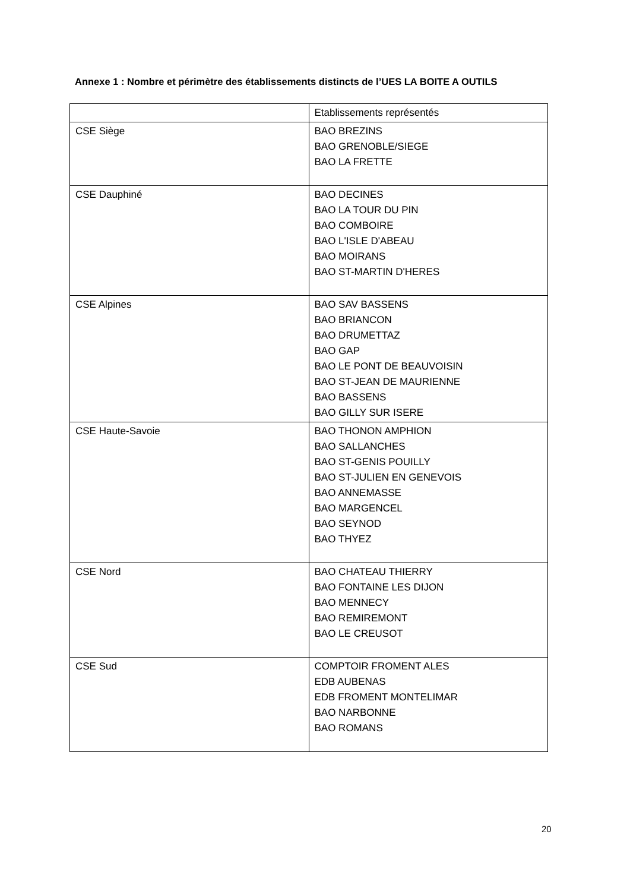Annexe 1 : Nombre et périmètre des établissements distincts de l’UES LA BOITE A OUTILS
| | Etablissements représentés |
| CSE Siège | BAO BREZINS BAO GRENOBLE/SIEGE BAO LA FRETTE |
| CSE Dauphiné | BAO DECINES BAO LA TOUR DU PIN BAO COMBOIRE BAO L'ISLE D'ABEAU BAO MOIRANS BAO ST-MARTIN D'HERES |
| CSE Alpines | BAO SAV BASSENS BAO BRIANCON BAO DRUMETTAZ BAO GAP BAO LE PONT DE BEAUVOISIN BAO ST-JEAN DE MAURIENNE BAO BASSENS BAO GILLY SUR ISERE |
| CSE Haute-Savoie | BAO THONON AMPHION BAO SALLANCHES BAO ST-GENIS POUILLY BAO ST-JULIEN EN GENEVOIS BAO ANNEMASSE BAO MARGENCEL BAO SEYNOD BAO THYEZ |
| CSE Nord | BAO CHATEAU THIERRY BAO FONTAINE LES DIJON BAO MENNECY BAO REMIREMONT BAO LE CREUSOT |
| CSE Sud | COMPTOIR FROMENT ALES EDB AUBENAS EDB FROMENT MONTELIMAR BAO NARBONNE BAO ROMANS |
20